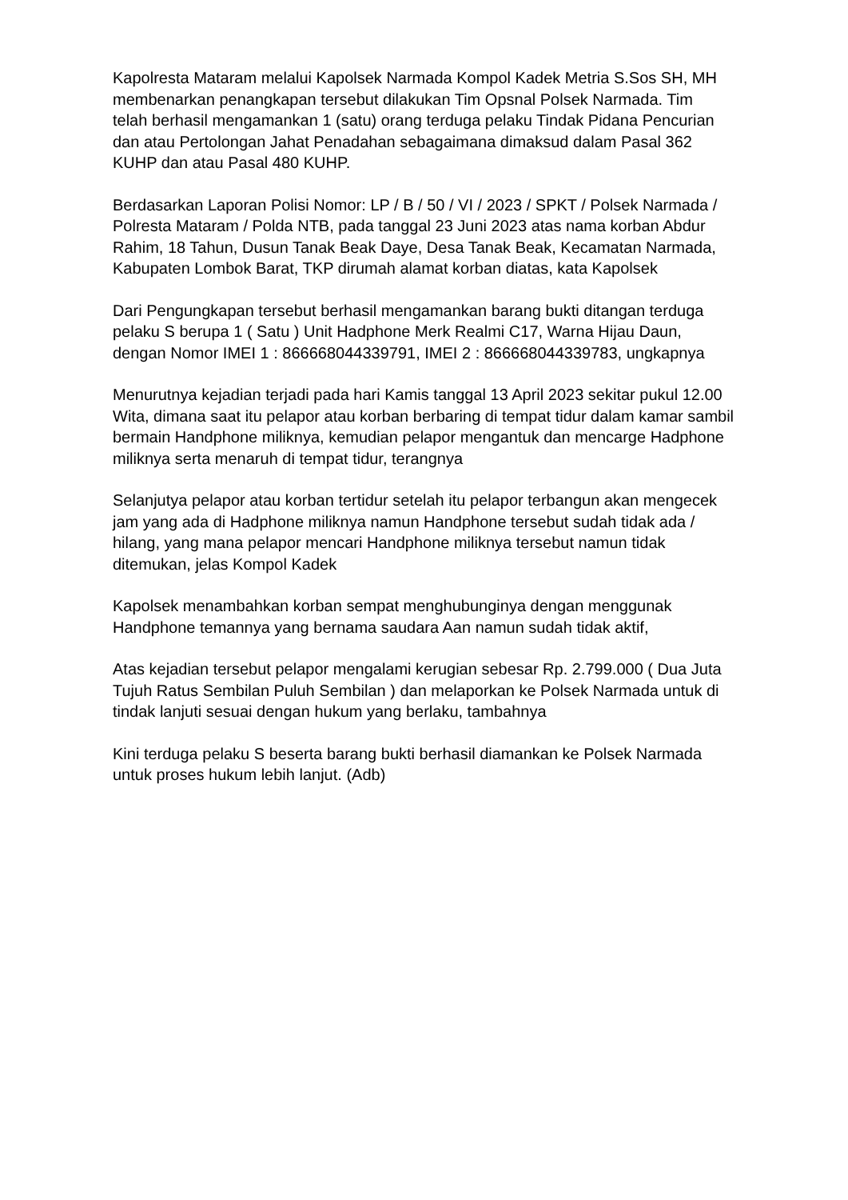Kapolresta Mataram melalui Kapolsek Narmada Kompol Kadek Metria S.Sos SH, MH membenarkan penangkapan tersebut dilakukan Tim Opsnal Polsek Narmada. Tim telah berhasil mengamankan 1 (satu) orang terduga pelaku Tindak Pidana Pencurian dan atau Pertolongan Jahat Penadahan sebagaimana dimaksud dalam Pasal 362 KUHP dan atau Pasal 480 KUHP.
Berdasarkan Laporan Polisi Nomor: LP / B / 50 / VI / 2023 / SPKT / Polsek Narmada / Polresta Mataram / Polda NTB, pada tanggal 23 Juni 2023 atas nama korban Abdur Rahim, 18 Tahun, Dusun Tanak Beak Daye, Desa Tanak Beak, Kecamatan Narmada, Kabupaten Lombok Barat, TKP dirumah alamat korban diatas, kata Kapolsek
Dari Pengungkapan tersebut berhasil mengamankan barang bukti ditangan terduga pelaku S berupa 1 ( Satu ) Unit Hadphone Merk Realmi C17, Warna Hijau Daun, dengan Nomor IMEI 1 : 866668044339791, IMEI 2 : 866668044339783, ungkapnya
Menurutnya kejadian terjadi pada hari Kamis tanggal 13 April 2023 sekitar pukul 12.00 Wita, dimana saat itu pelapor atau korban berbaring di tempat tidur dalam kamar sambil bermain Handphone miliknya, kemudian pelapor mengantuk dan mencarge Hadphone miliknya serta menaruh di tempat tidur, terangnya
Selanjutya pelapor atau korban tertidur setelah itu pelapor terbangun akan mengecek jam yang ada di Hadphone miliknya namun Handphone tersebut sudah tidak ada / hilang, yang mana pelapor mencari Handphone miliknya tersebut namun tidak ditemukan, jelas Kompol Kadek
Kapolsek menambahkan korban sempat menghubunginya dengan menggunak Handphone temannya yang bernama saudara Aan namun sudah tidak aktif,
Atas kejadian tersebut pelapor mengalami kerugian sebesar Rp. 2.799.000 ( Dua Juta Tujuh Ratus Sembilan Puluh Sembilan ) dan melaporkan ke Polsek Narmada untuk di tindak lanjuti sesuai dengan hukum yang berlaku, tambahnya
Kini terduga pelaku S beserta barang bukti berhasil diamankan ke Polsek Narmada untuk proses hukum lebih lanjut. (Adb)